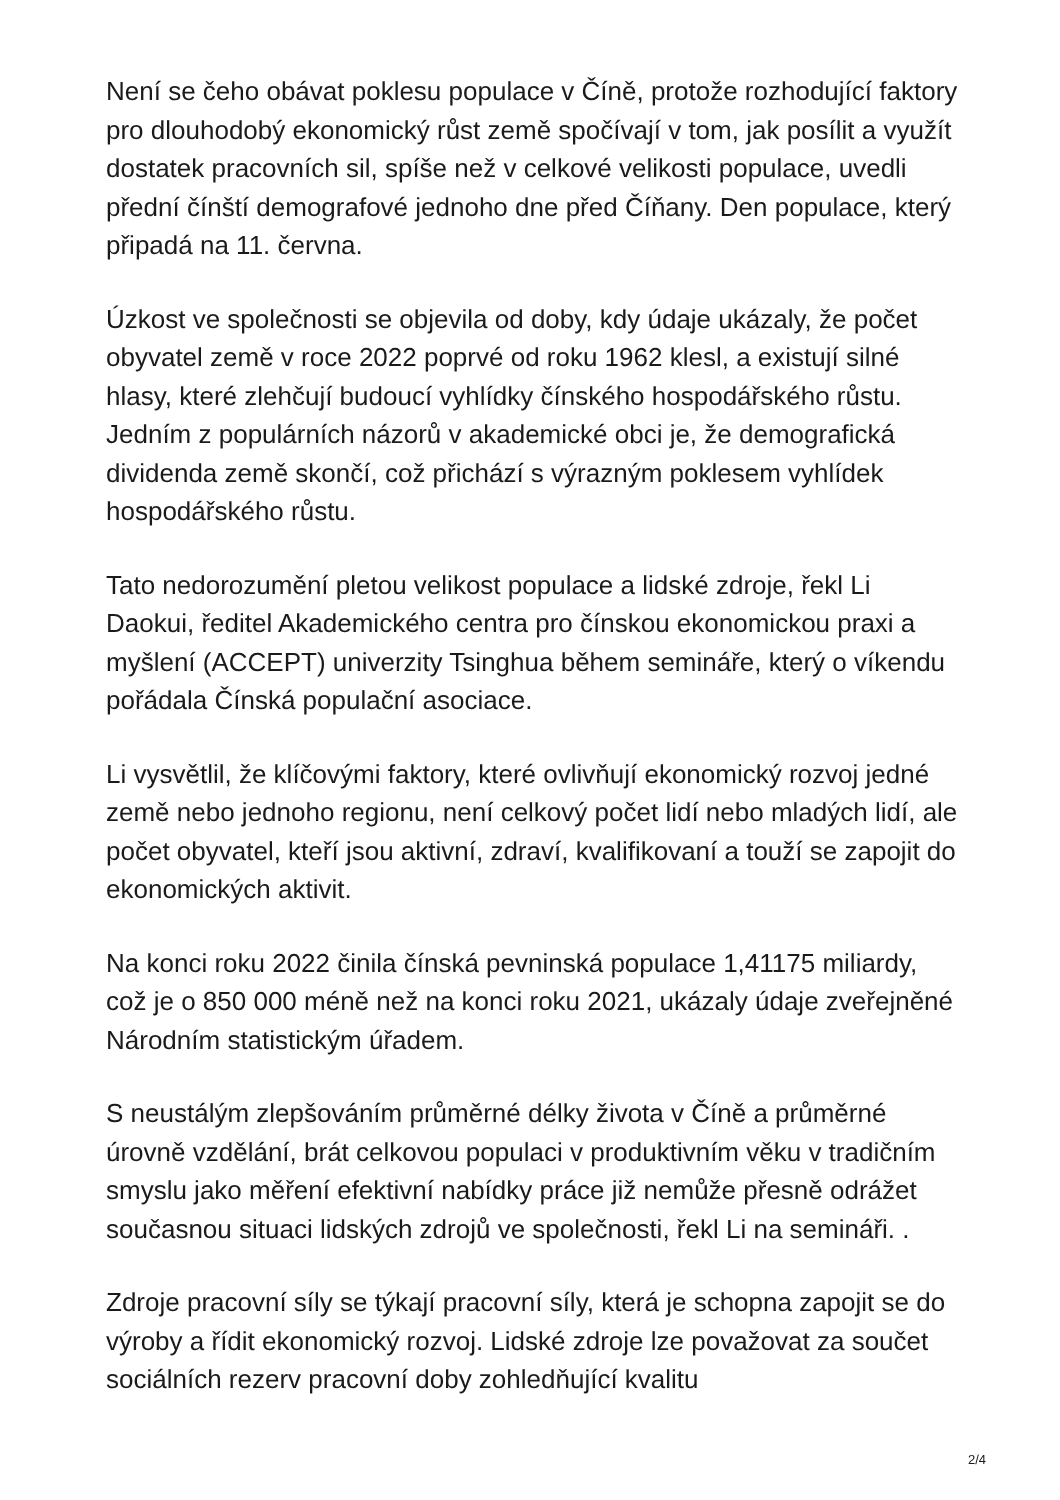Není se čeho obávat poklesu populace v Číně, protože rozhodující faktory pro dlouhodobý ekonomický růst země spočívají v tom, jak posílit a využít dostatek pracovních sil, spíše než v celkové velikosti populace, uvedli přední čínští demografové jednoho dne před Čí­ňany. Den populace, který připadá na 11. června.
Úzkost ve společnosti se objevila od doby, kdy údaje ukázaly, že počet obyvatel země v roce 2022 poprvé od roku 1962 klesl, a existují silné hlasy, které zlehčují budoucí vyhlídky čínského hospodářského růstu. Jedním z populárních názorů v akademické obci je, že demografická dividenda země skončí, což přichází s výrazným poklesem vyhlídek hospodářského růstu.
Tato nedorozumění pletou velikost populace a lidské zdroje, řekl Li Daokui, ředitel Akademického centra pro čínskou ekonomickou praxi a myšlení (ACCEPT) univerzity Tsinghua během semináře, který o víkendu pořádala Čínská populační asociace.
Li vysvětlil, že klíčovými faktory, které ovlivňují ekonomický rozvoj jedné země nebo jednoho regionu, není celkový počet lidí nebo mladých lidí, ale počet obyvatel, kteří jsou aktivní, zdraví, kvalifikovaní a touží se zapojit do ekonomických aktivit.
Na konci roku 2022 činila čínská pevninská populace 1,41175 miliardy, což je o 850 000 méně než na konci roku 2021, ukázaly údaje zveřejněné Národním statistickým úřadem.
S neustálým zlepšováním průměrné délky života v Číně a průměrné úrovně vzdělání, brát celkovou populaci v produktivním věku v tradičním smyslu jako měření efektivní nabídky práce již nemůže přesně odrážet současnou situaci lidských zdrojů ve společnosti, řekl Li na semináři. .
Zdroje pracovní síly se týkají pracovní síly, která je schopna zapojit se do výroby a řídit ekonomický rozvoj. Lidské zdroje lze považovat za součet sociálních rezerv pracovní doby zohledňující kvalitu
2/4